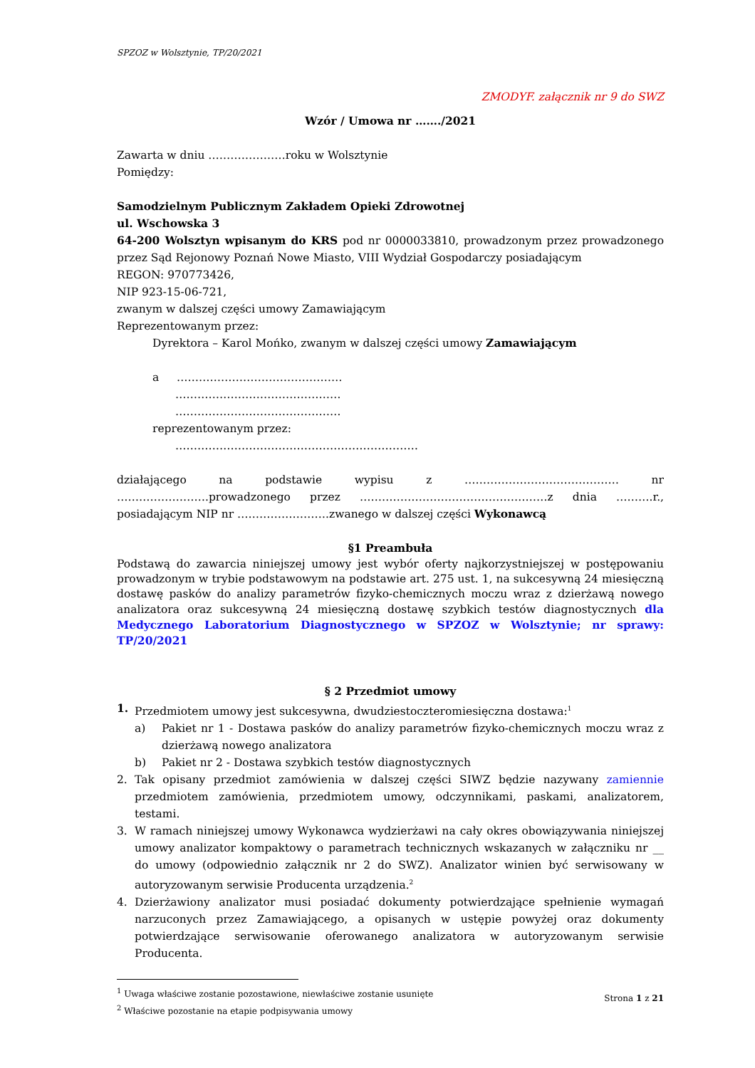SPZOZ w Wolsztynie, TP/20/2021
ZMODYF. załącznik nr 9 do SWZ
Wzór / Umowa nr ……./2021
Zawarta w dniu …………………roku w Wolsztynie
Pomiędzy:
Samodzielnym Publicznym Zakładem Opieki Zdrowotnej
ul. Wschowska 3
64-200 Wolsztyn wpisanym do KRS pod nr 0000033810, prowadzonym przez prowadzonego przez Sąd Rejonowy Poznań Nowe Miasto, VIII Wydział Gospodarczy posiadającym
REGON: 970773426,
NIP 923-15-06-721,
zwanym w dalszej części umowy Zamawiającym
Reprezentowanym przez:
Dyrektora – Karol Mońko, zwanym w dalszej części umowy Zamawiającym
a ………………………………………
………………………………………
………………………………………
reprezentowanym przez:
…………………………………………………………
działającego na podstawie wypisu z …………………………………… nr …………………….prowadzonego przez ……………………………………………z dnia ……….r., posiadającym NIP nr …………………….zwanego w dalszej części Wykonawcą
§1 Preambuła
Podstawą do zawarcia niniejszej umowy jest wybór oferty najkorzystniejszej w postępowaniu prowadzonym w trybie podstawowym na podstawie art. 275 ust. 1, na sukcesywną 24 miesięczną dostawę pasków do analizy parametrów fizyko-chemicznych moczu wraz z dzierżawą nowego analizatora oraz sukcesywną 24 miesięczną dostawę szybkich testów diagnostycznych dla Medycznego Laboratorium Diagnostycznego w SPZOZ w Wolsztynie; nr sprawy: TP/20/2021
§ 2 Przedmiot umowy
1. Przedmiotem umowy jest sukcesywna, dwudziestoczteromiesięczna dostawa:<sup>1</sup>
a) Pakiet nr 1 - Dostawa pasków do analizy parametrów fizyko-chemicznych moczu wraz z dzierżawą nowego analizatora
b) Pakiet nr 2 - Dostawa szybkich testów diagnostycznych
2. Tak opisany przedmiot zamówienia w dalszej części SIWZ będzie nazywany zamiennie przedmiotem zamówienia, przedmiotem umowy, odczynnikami, paskami, analizatorem, testami.
3. W ramach niniejszej umowy Wykonawca wydzierżawi na cały okres obowiązywania niniejszej umowy analizator kompaktowy o parametrach technicznych wskazanych w załączniku nr __ do umowy (odpowiednio załącznik nr 2 do SWZ). Analizator winien być serwisowany w autoryzowanym serwisie Producenta urządzenia.<sup>2</sup>
4. Dzierżawiony analizator musi posiadać dokumenty potwierdzające spełnienie wymagań narzuconych przez Zamawiającego, a opisanych w ustępie powyżej oraz dokumenty potwierdzające serwisowanie oferowanego analizatora w autoryzowanym serwisie Producenta.
<sup>1</sup> Uwaga właściwe zostanie pozostawione, niewłaściwe zostanie usunięte
<sup>2</sup> Właściwe pozostanie na etapie podpisywania umowy
Strona 1 z 21